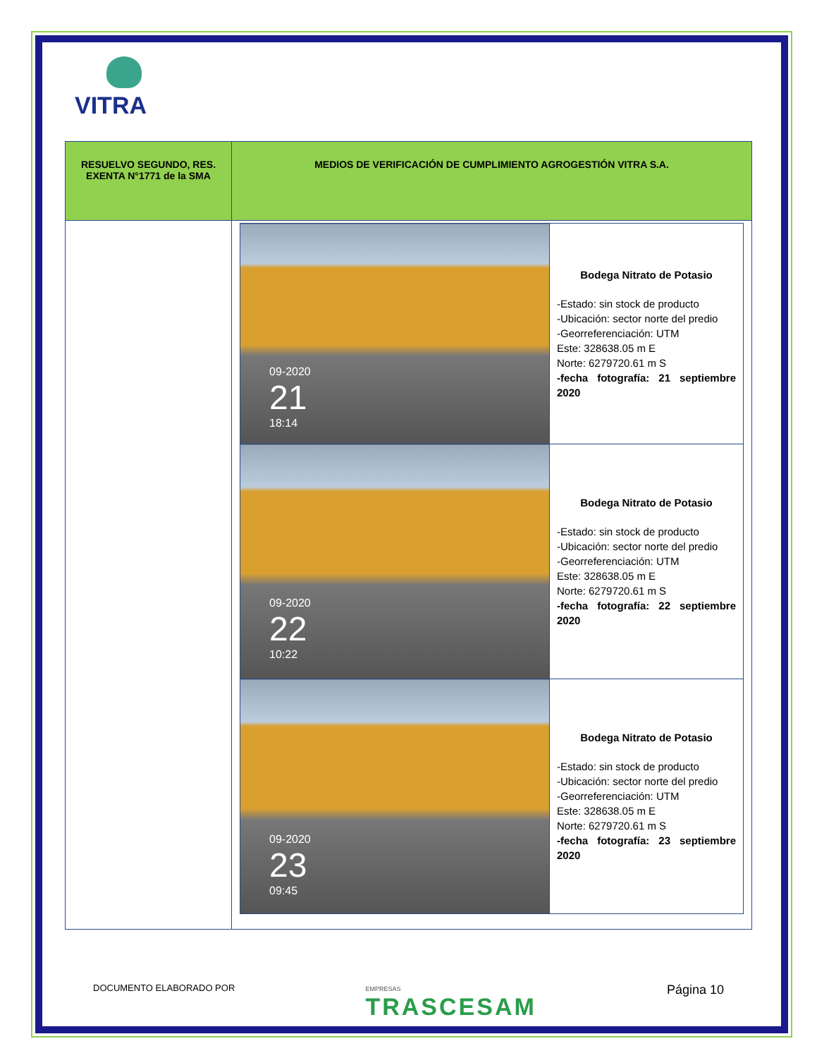VITRA
| RESUELVO SEGUNDO, RES. EXENTA N°1771 de la SMA | MEDIOS DE VERIFICACIÓN DE CUMPLIMIENTO AGROGESTIÓN VITRA S.A. |
| --- | --- |
| | / 09-2020 21 18:14 / Bodega Nitrato de Potasio -Estado: sin stock de producto -Ubicación: sector norte del predio -Georreferenciación: UTM Este: 328638.05 m E Norte: 6279720.61 m S -fecha fotografía: 21 septiembre 2020 / / 09-2020 22 10:22 / Bodega Nitrato de Potasio -Estado: sin stock de producto -Ubicación: sector norte del predio -Georreferenciación: UTM Este: 328638.05 m E Norte: 6279720.61 m S -fecha fotografía: 22 septiembre 2020 / / 09-2020 23 09:45 / Bodega Nitrato de Potasio -Estado: sin stock de producto -Ubicación: sector norte del predio -Georreferenciación: UTM Este: 328638.05 m E Norte: 6279720.61 m S -fecha fotografía: 23 septiembre 2020 / |
DOCUMENTO ELABORADO POR EMPRESAS
TRASCESAM Página 10